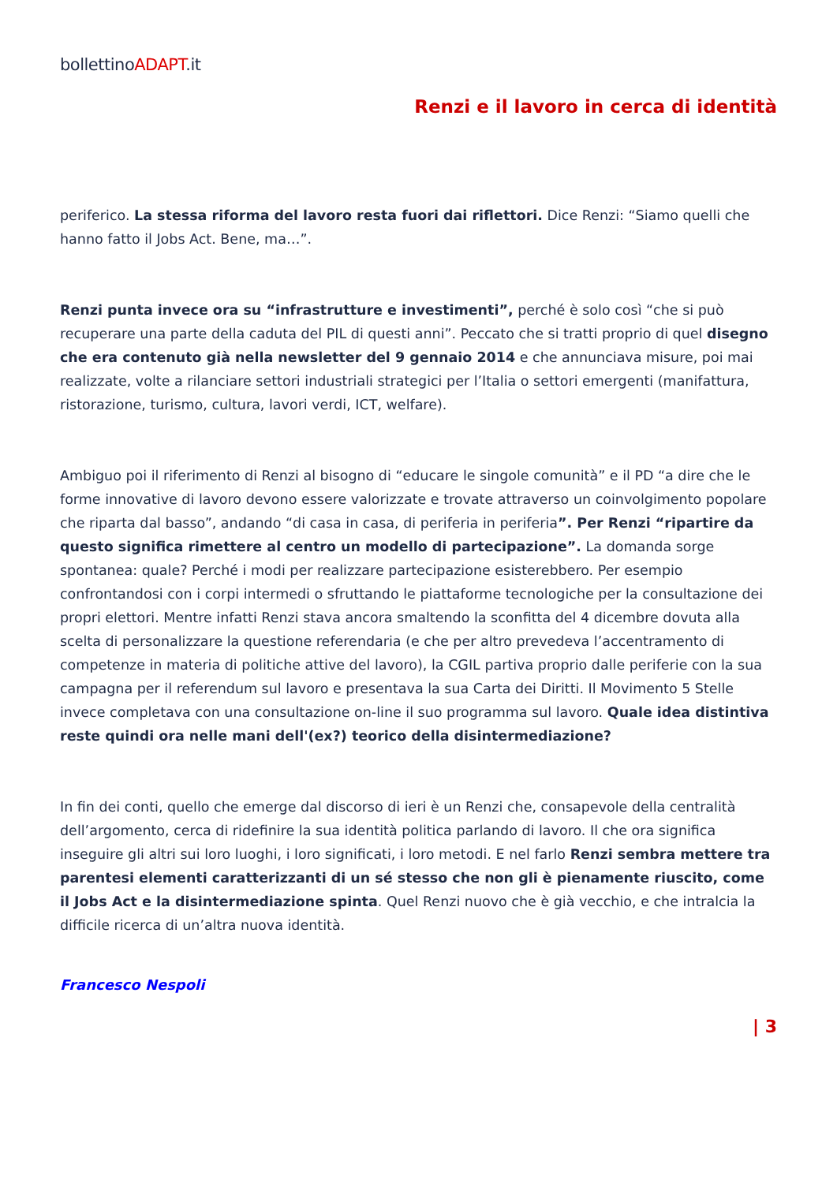bollettinoADAPT.it
Renzi e il lavoro in cerca di identità
periferico. La stessa riforma del lavoro resta fuori dai riflettori. Dice Renzi: “Siamo quelli che hanno fatto il Jobs Act. Bene, ma…”.
Renzi punta invece ora su “infrastrutture e investimenti”, perché è solo così “che si può recuperare una parte della caduta del PIL di questi anni”. Peccato che si tratti proprio di quel disegno che era contenuto già nella newsletter del 9 gennaio 2014 e che annunciava misure, poi mai realizzate, volte a rilanciare settori industriali strategici per l’Italia o settori emergenti (manifattura, ristorazione, turismo, cultura, lavori verdi, ICT, welfare).
Ambiguo poi il riferimento di Renzi al bisogno di “educare le singole comunità” e il PD “a dire che le forme innovative di lavoro devono essere valorizzate e trovate attraverso un coinvolgimento popolare che riparta dal basso”, andando “di casa in casa, di periferia in periferia”. Per Renzi “ripartire da questo significa rimettere al centro un modello di partecipazione”. La domanda sorge spontanea: quale? Perché i modi per realizzare partecipazione esisterebbero. Per esempio confrontandosi con i corpi intermedi o sfruttando le piattaforme tecnologiche per la consultazione dei propri elettori. Mentre infatti Renzi stava ancora smaltendo la sconfitta del 4 dicembre dovuta alla scelta di personalizzare la questione referendaria (e che per altro prevedeva l’accentramento di competenze in materia di politiche attive del lavoro), la CGIL partiva proprio dalle periferie con la sua campagna per il referendum sul lavoro e presentava la sua Carta dei Diritti. Il Movimento 5 Stelle invece completava con una consultazione on-line il suo programma sul lavoro. Quale idea distintiva reste quindi ora nelle mani dell'(ex?) teorico della disintermediazione?
In fin dei conti, quello che emerge dal discorso di ieri è un Renzi che, consapevole della centralità dell’argomento, cerca di ridefinire la sua identità politica parlando di lavoro. Il che ora significa inseguire gli altri sui loro luoghi, i loro significati, i loro metodi. E nel farlo Renzi sembra mettere tra parentesi elementi caratterizzanti di un sé stesso che non gli è pienamente riuscito, come il Jobs Act e la disintermediazione spinta. Quel Renzi nuovo che è già vecchio, e che intralcia la difficile ricerca di un’altra nuova identità.
Francesco Nespoli
| 3